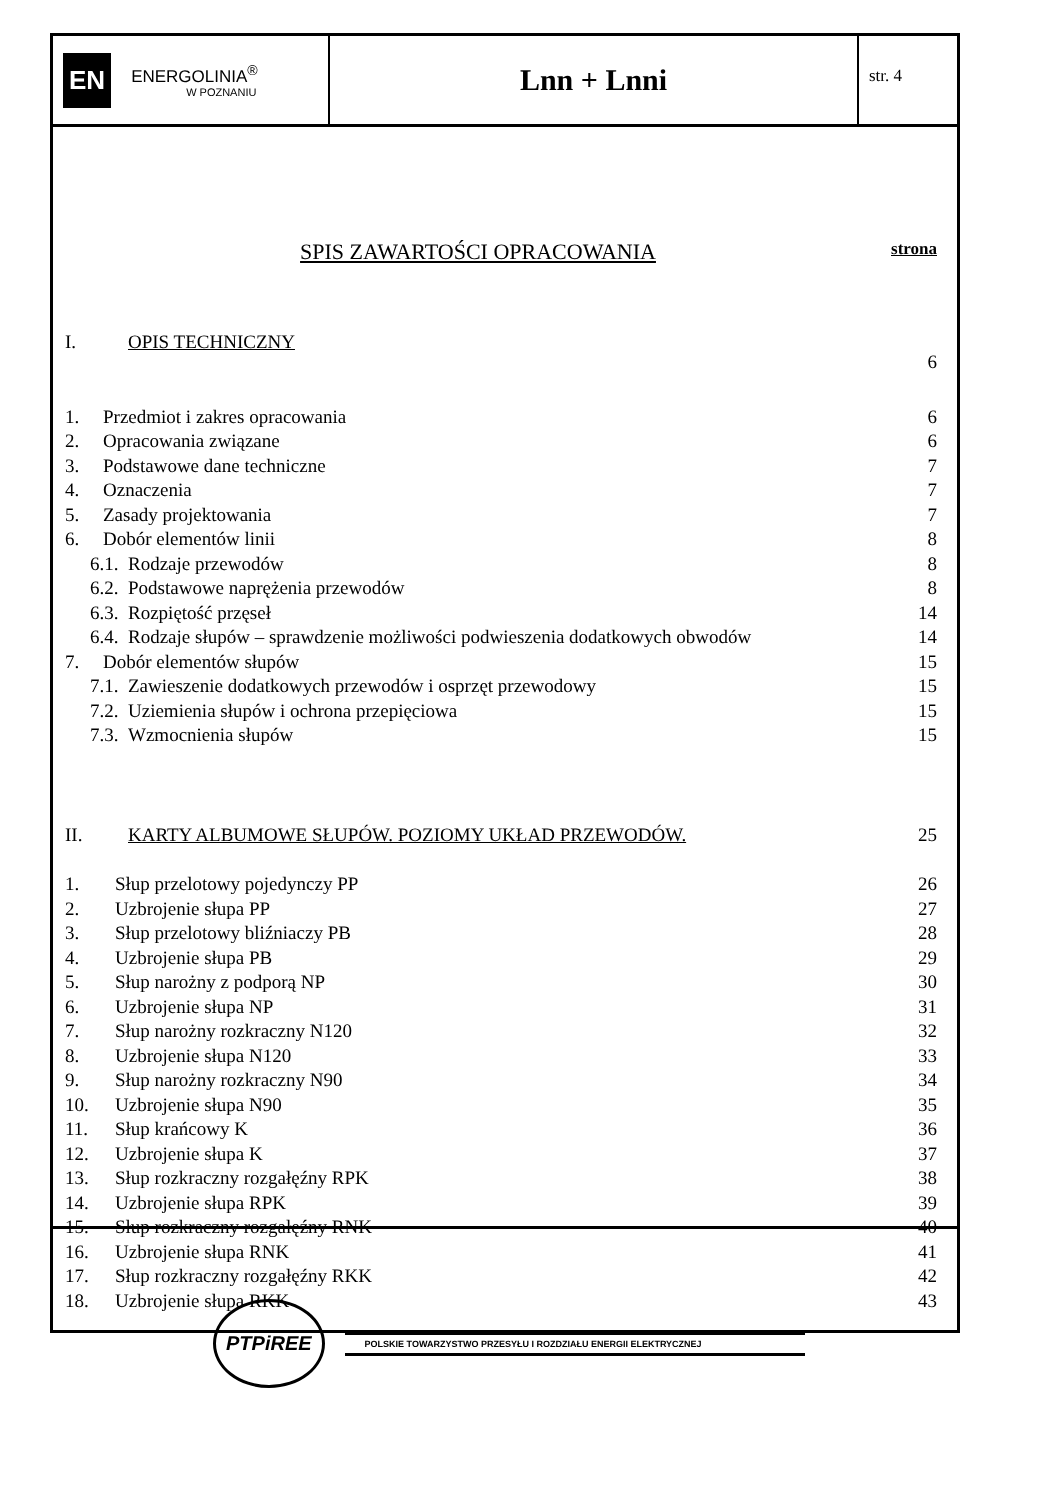EN ENERGOLINIA<sup>®</sup>
W POZNANIU
Lnn + Lnni
str. 4
SPIS ZAWARTOŚCI OPRACOWANIA strona
I. OPIS TECHNICZNY 6
1. Przedmiot i zakres opracowania 6
2. Opracowania związane 6
3. Podstawowe dane techniczne 7
4. Oznaczenia 7
5. Zasady projektowania 7
6. Dobór elementów linii 8
6.1. Rodzaje przewodów 8
6.2. Podstawowe naprężenia przewodów 8
6.3. Rozpiętość przęseł 14
6.4. Rodzaje słupów – sprawdzenie możliwości podwieszenia dodatkowych obwodów 14
7. Dobór elementów słupów 15
7.1. Zawieszenie dodatkowych przewodów i osprzęt przewodowy 15
7.2. Uziemienia słupów i ochrona przepięciowa 15
7.3. Wzmocnienia słupów 15
II. KARTY ALBUMOWE SŁUPÓW. POZIOMY UKŁAD PRZEWODÓW. 25
1. Słup przelotowy pojedynczy PP 26
2. Uzbrojenie słupa PP 27
3. Słup przelotowy bliźniaczy PB 28
4. Uzbrojenie słupa PB 29
5. Słup narożny z podporą NP 30
6. Uzbrojenie słupa NP 31
7. Słup narożny rozkraczny N120 32
8. Uzbrojenie słupa N120 33
9. Słup narożny rozkraczny N90 34
10. Uzbrojenie słupa N90 35
11. Słup krańcowy K 36
12. Uzbrojenie słupa K 37
13. Słup rozkraczny rozgałęźny RPK 38
14. Uzbrojenie słupa RPK 39
15. Słup rozkraczny rozgałęźny RNK 40
16. Uzbrojenie słupa RNK 41
17. Słup rozkraczny rozgałęźny RKK 42
18. Uzbrojenie słupa RKK 43
PTPiREE POLSKIE TOWARZYSTWO PRZESYŁU I ROZDZIAŁU ENERGII ELEKTRYCZNEJ